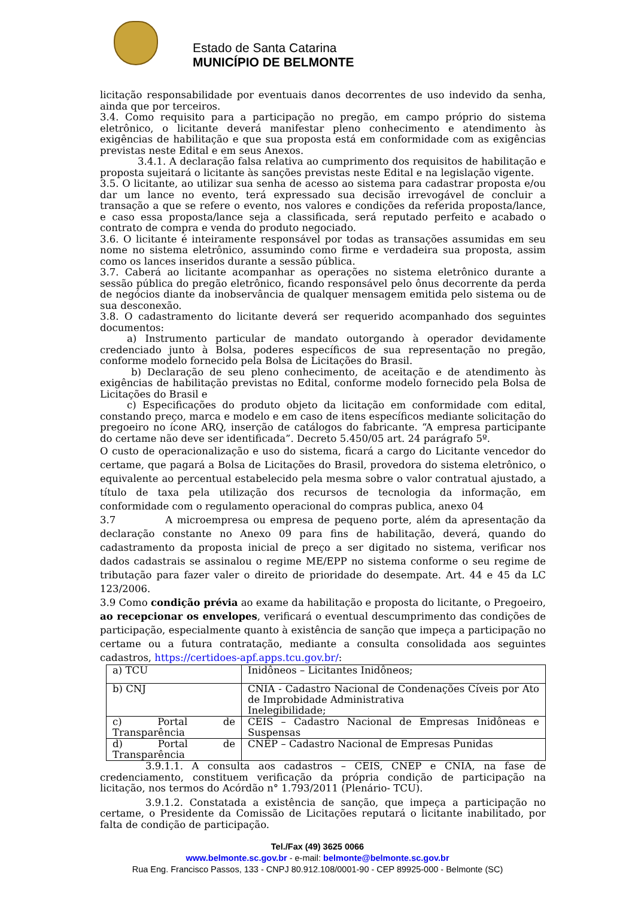Estado de Santa Catarina
MUNICÍPIO DE BELMONTE
licitação responsabilidade por eventuais danos decorrentes de uso indevido da senha, ainda que por terceiros.
3.4. Como requisito para a participação no pregão, em campo próprio do sistema eletrônico, o licitante deverá manifestar pleno conhecimento e atendimento às exigências de habilitação e que sua proposta está em conformidade com as exigências previstas neste Edital e em seus Anexos.
3.4.1. A declaração falsa relativa ao cumprimento dos requisitos de habilitação e proposta sujeitará o licitante às sanções previstas neste Edital e na legislação vigente.
3.5. O licitante, ao utilizar sua senha de acesso ao sistema para cadastrar proposta e/ou dar um lance no evento, terá expressado sua decisão irrevogável de concluir a transação a que se refere o evento, nos valores e condições da referida proposta/lance, e caso essa proposta/lance seja a classificada, será reputado perfeito e acabado o contrato de compra e venda do produto negociado.
3.6. O licitante é inteiramente responsável por todas as transações assumidas em seu nome no sistema eletrônico, assumindo como firme e verdadeira sua proposta, assim como os lances inseridos durante a sessão pública.
3.7. Caberá ao licitante acompanhar as operações no sistema eletrônico durante a sessão pública do pregão eletrônico, ficando responsável pelo ônus decorrente da perda de negócios diante da inobservância de qualquer mensagem emitida pelo sistema ou de sua desconexão.
3.8. O cadastramento do licitante deverá ser requerido acompanhado dos seguintes documentos:
a) Instrumento particular de mandato outorgando à operador devidamente credenciado junto à Bolsa, poderes específicos de sua representação no pregão, conforme modelo fornecido pela Bolsa de Licitações do Brasil.
b) Declaração de seu pleno conhecimento, de aceitação e de atendimento às exigências de habilitação previstas no Edital, conforme modelo fornecido pela Bolsa de Licitações do Brasil e
c) Especificações do produto objeto da licitação em conformidade com edital, constando preço, marca e modelo e em caso de itens específicos mediante solicitação do pregoeiro no ícone ARQ, inserção de catálogos do fabricante. “A empresa participante do certame não deve ser identificada”. Decreto 5.450/05 art. 24 parágrafo 5º.
O custo de operacionalização e uso do sistema, ficará a cargo do Licitante vencedor do certame, que pagará a Bolsa de Licitações do Brasil, provedora do sistema eletrônico, o equivalente ao percentual estabelecido pela mesma sobre o valor contratual ajustado, a título de taxa pela utilização dos recursos de tecnologia da informação, em conformidade com o regulamento operacional do compras publica, anexo 04
3.7 A microempresa ou empresa de pequeno porte, além da apresentação da declaração constante no Anexo 09 para fins de habilitação, deverá, quando do cadastramento da proposta inicial de preço a ser digitado no sistema, verificar nos dados cadastrais se assinalou o regime ME/EPP no sistema conforme o seu regime de tributação para fazer valer o direito de prioridade do desempate. Art. 44 e 45 da LC 123/2006.
3.9 Como condição prévia ao exame da habilitação e proposta do licitante, o Pregoeiro, ao recepcionar os envelopes, verificará o eventual descumprimento das condições de participação, especialmente quanto à existência de sanção que impeça a participação no certame ou a futura contratação, mediante a consulta consolidada aos seguintes cadastros, https://certidoes-apf.apps.tcu.gov.br/:
| a) TCU | Inidôneos – Licitantes Inidôneos; |
| b) CNJ | CNIA - Cadastro Nacional de Condenações Cíveis por Ato de Improbidade Administrativa Inelegibilidade; |
| c) Portal de Transparência | CEIS – Cadastro Nacional de Empresas Inidôneas e Suspensas |
| d) Portal de Transparência | CNEP – Cadastro Nacional de Empresas Punidas |
3.9.1.1. A consulta aos cadastros – CEIS, CNEP e CNIA, na fase de credenciamento, constituem verificação da própria condição de participação na licitação, nos termos do Acórdão n° 1.793/2011 (Plenário- TCU).
3.9.1.2. Constatada a existência de sanção, que impeça a participação no certame, o Presidente da Comissão de Licitações reputará o licitante inabilitado, por falta de condição de participação.
Tel./Fax (49) 3625 0066
www.belmonte.sc.gov.br - e-mail: belmonte@belmonte.sc.gov.br
Rua Eng. Francisco Passos, 133 - CNPJ 80.912.108/0001-90 - CEP 89925-000 - Belmonte (SC)